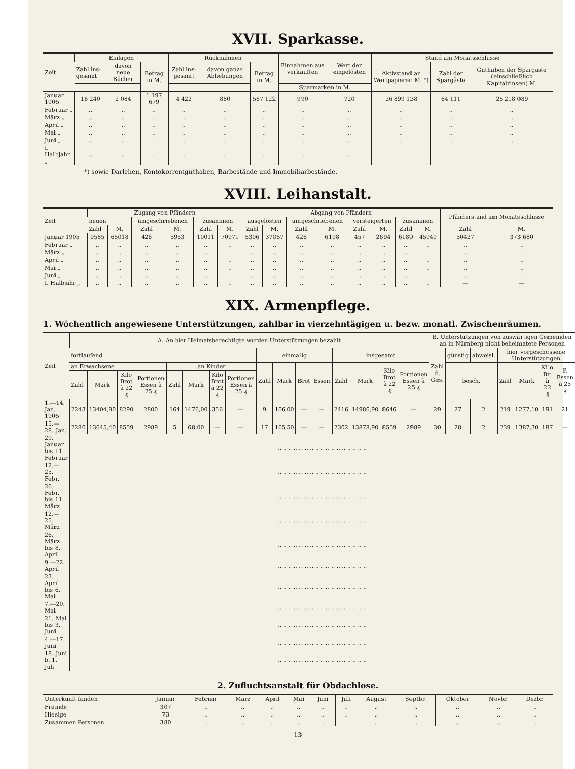XVII. Sparkasse.
| Zeit | Einlagen | | | Rücknahmen | | | Einnahmen aus verkauften | Wert der eingelösten | Stand am Monatsschlusse | | |
| --- | --- | --- | --- | --- | --- | --- | --- | --- | --- | --- | --- |
| | Zahl ins-gesamt | davon neue Bücher | Betrag in M. | Zahl ins-gesamt | davon ganze Abhebungen | Betrag in M. | | | Aktivstand an Wertpapieren M. *) | Zahl der Spargäste | Guthaben der Spargäste (einschließlich Kapitalzinsen) M. |
| | | | | | | | Sparmarken in M. | | | | |
| Januar 1905 | 16 240 | 2 084 | 1 197 679 | 4 422 | 880 | 567 122 | 990 | 720 | 26 899 138 | 64 111 | 25 218 089 |
| Februar „ | .. | .. | .. | .. | .. | .. | .. | .. | .. | .. | .. |
| März „ | .. | .. | .. | .. | .. | .. | .. | .. | .. | .. | .. |
| April „ | .. | .. | .. | .. | .. | .. | .. | .. | .. | .. | .. |
| Mai „ | .. | .. | .. | .. | .. | .. | .. | .. | .. | .. | .. |
| Juni „ | .. | .. | .. | .. | .. | .. | .. | .. | .. | .. | .. |
| I. Halbjahr „ | .. | .. | .. | .. | .. | .. | .. | .. | | | |
*) sowie Darlehen, Kontokorrentguthaben, Barbestände und Immobiliarbestände.
XVIII. Leihanstalt.
| Zeit | Zugang von Pfändern | | | | | | Abgang von Pfändern | | | | | | | | Pfänderstand am Monatsschlusse | |
| --- | --- | --- | --- | --- | --- | --- | --- | --- | --- | --- | --- | --- | --- | --- | --- | --- |
| | neuen | | umgeschriebenen | | zusammen | | ausgelösten | | umgeschriebenen | | versteigerten | | zusammen | | | |
| | Zahl | M. | Zahl | M. | Zahl | M. | Zahl | M. | Zahl | M. | Zahl | M. | Zahl | M. | Zahl | M. |
| Januar 1905 | 9585 | 65018 | 426 | 5953 | 10011 | 70971 | 5306 | 37057 | 426 | 6198 | 457 | 2694 | 6189 | 45949 | 50427 | 373 680 |
| Februar „ | .. | .. | .. | .. | .. | .. | .. | .. | .. | .. | .. | .. | .. | .. | .. | .. |
| März „ | .. | .. | .. | .. | .. | .. | .. | .. | .. | .. | .. | .. | .. | .. | .. | .. |
| April „ | .. | .. | .. | .. | .. | .. | .. | .. | .. | .. | .. | .. | .. | .. | .. | .. |
| Mai „ | .. | .. | .. | .. | .. | .. | .. | .. | .. | .. | .. | .. | .. | .. | .. | .. |
| Juni „ | .. | .. | .. | .. | .. | .. | .. | .. | .. | .. | .. | .. | .. | .. | .. | .. |
| I. Halbjahr „ | .. | .. | .. | .. | .. | .. | .. | .. | .. | .. | .. | .. | .. | .. | — | — |
XIX. Armenpflege.
1. Wöchentlich angewiesene Unterstützungen, zahlbar in vierzehntägigen u. bezw. monatl. Zwischenräumen.
| Zeit | A. An hier Heimatsberechtigte wurden Unterstützungen bezahlt | | | | | | | | | | | | | | | | B. Unterstützungen von auswärtigen Gemeinden an in Nürnberg nicht beheimatete Personen | | | | | | |
| --- | --- | --- | --- | --- | --- | --- | --- | --- | --- | --- | --- | --- | --- | --- | --- | --- | --- | --- | --- | --- | --- | --- | --- |
| | fortlaufend | | | | | | | | einmalig | | | | insgesamt | | | | Zahl d. Ges. | günstig | abweisl. | hier vorgeschossene Unterstützungen | | | |
| | an Erwachsene | | | | an Kinder | | | | Zahl | Mark | Brot | Essen | Zahl | Mark | Kilo Brot à 22 ₰ | Portionen Essen à 25 ₰ | | besch. | | Zahl | Mark | Kilo Br. à 22 ₰ | P. Essen à 25 ₰ |
| | Zahl | Mark | Kilo Brot à 22 ₰ | Portionen Essen à 25 ₰ | Zahl | Mark | Kilo Brot à 22 ₰ | Portionen Essen à 25 ₰ | | | | | | | | | | | | | | | |
| 1.—14. Jan. 1905 | 2243 | 13404,90 | 8290 | 2800 | 164 | 1476,00 | 356 | — | 9 | 106,00 | — | — | 2416 | 14986,90 | 8646 | — | 29 | 27 | 2 | 219 | 1277,10 | 191 | 21 |
| 15.—28. Jan. | 2280 | 13645,40 | 8559 | 2989 | 5 | 68,00 | — | — | 17 | 165,50 | — | — | 2302 | 13878,90 | 8559 | 2989 | 30 | 28 | 2 | 239 | 1387,30 | 187 | — |
| 29. Januar bis 11. Februar | .. .. .. .. .. .. .. .. .. .. .. .. .. .. .. .. .. | | | | | | | | | | | | | | | | | | | | | | |
| 12.—25. Febr. | .. .. .. .. .. .. .. .. .. .. .. .. .. .. .. .. .. | | | | | | | | | | | | | | | | | | | | | | |
| 26. Febr. bis 11. März | .. .. .. .. .. .. .. .. .. .. .. .. .. .. .. .. .. | | | | | | | | | | | | | | | | | | | | | | |
| 12.—25. März | .. .. .. .. .. .. .. .. .. .. .. .. .. .. .. .. .. | | | | | | | | | | | | | | | | | | | | | | |
| 26. März bis 8. April | .. .. .. .. .. .. .. .. .. .. .. .. .. .. .. .. .. | | | | | | | | | | | | | | | | | | | | | | |
| 9.—22. April | .. .. .. .. .. .. .. .. .. .. .. .. .. .. .. .. .. | | | | | | | | | | | | | | | | | | | | | | |
| 23. April bis 6. Mai | .. .. .. .. .. .. .. .. .. .. .. .. .. .. .. .. .. | | | | | | | | | | | | | | | | | | | | | | |
| 7.—20. Mai | .. .. .. .. .. .. .. .. .. .. .. .. .. .. .. .. .. | | | | | | | | | | | | | | | | | | | | | | |
| 21. Mai bis 3. Juni | .. .. .. .. .. .. .. .. .. .. .. .. .. .. .. .. .. | | | | | | | | | | | | | | | | | | | | | | |
| 4.—17. Juni | .. .. .. .. .. .. .. .. .. .. .. .. .. .. .. .. .. | | | | | | | | | | | | | | | | | | | | | | |
| 18. Juni b. 1. Juli | .. .. .. .. .. .. .. .. .. .. .. .. .. .. .. .. .. | | | | | | | | | | | | | | | | | | | | | | |
2. Zufluchtsanstalt für Obdachlose.
| Unterkunft fanden | Januar | Februar | März | April | Mai | Juni | Juli | August | Septbr. | Oktober | Novbr. | Dezbr. |
| --- | --- | --- | --- | --- | --- | --- | --- | --- | --- | --- | --- | --- |
| Fremde | 307 | .. | .. | .. | .. | .. | .. | .. | .. | .. | .. | .. |
| Hiesige | 73 | .. | .. | .. | .. | .. | .. | .. | .. | .. | .. | .. |
| Zusammen Personen | 380 | .. | .. | .. | .. | .. | .. | .. | .. | .. | .. | .. |
13